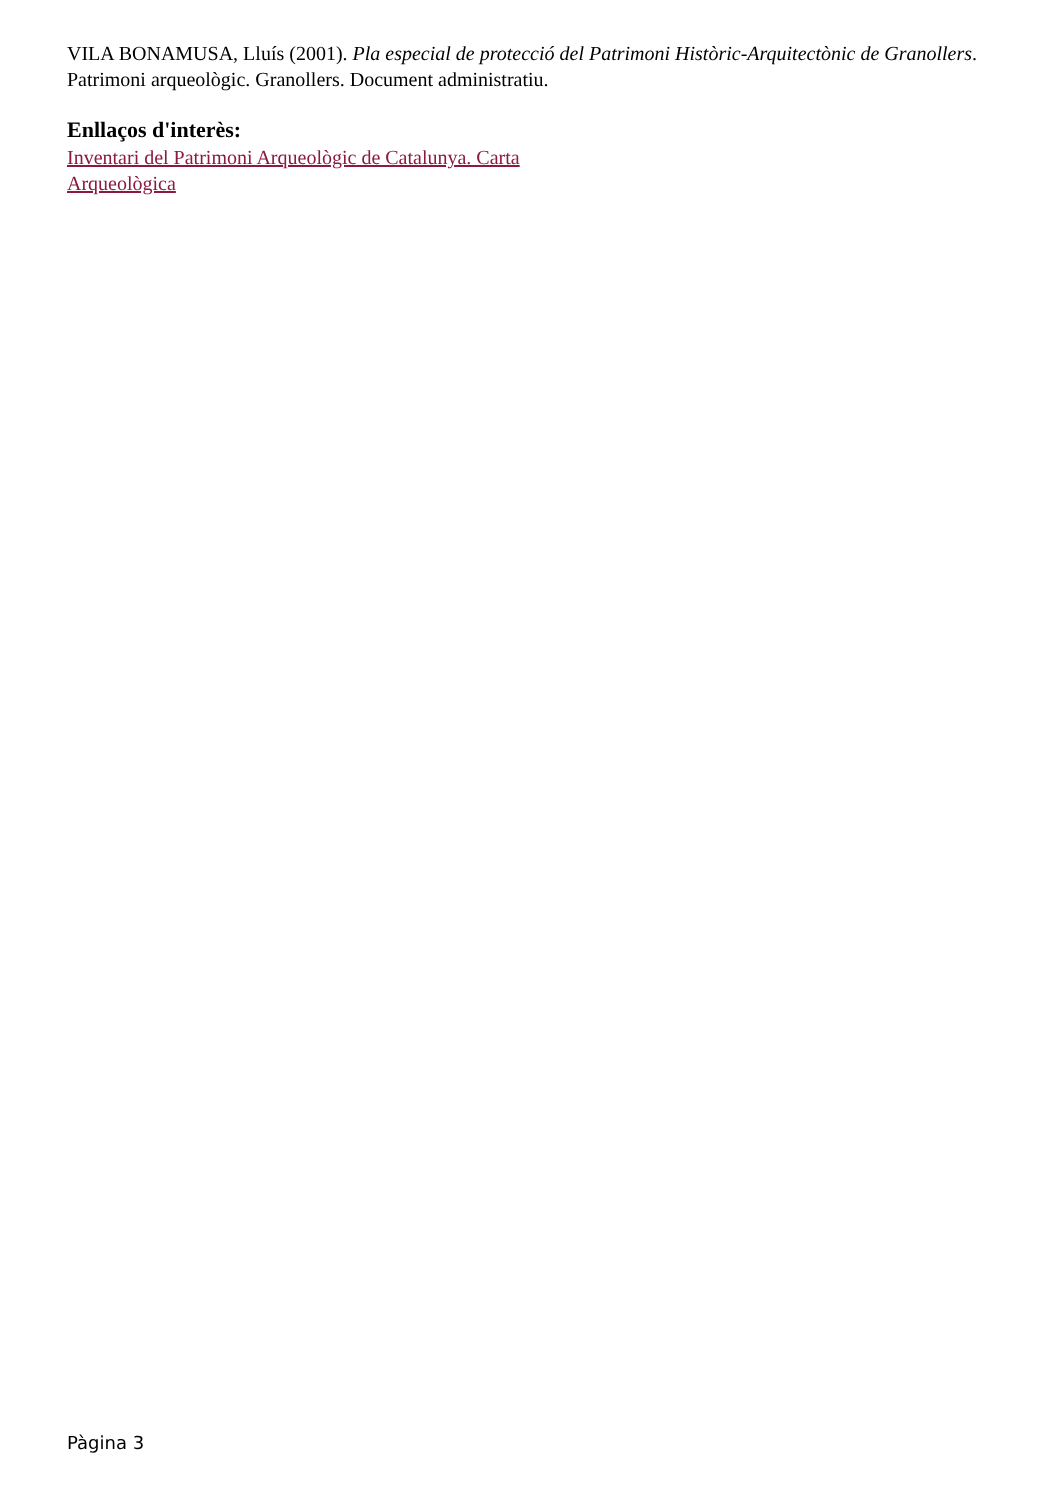VILA BONAMUSA, Lluís (2001). Pla especial de protecció del Patrimoni Històric-Arquitectònic de Granollers. Patrimoni arqueològic. Granollers. Document administratiu.
Enllaços d'interès:
Inventari del Patrimoni Arqueològic de Catalunya. Carta Arqueològica
Pàgina 3